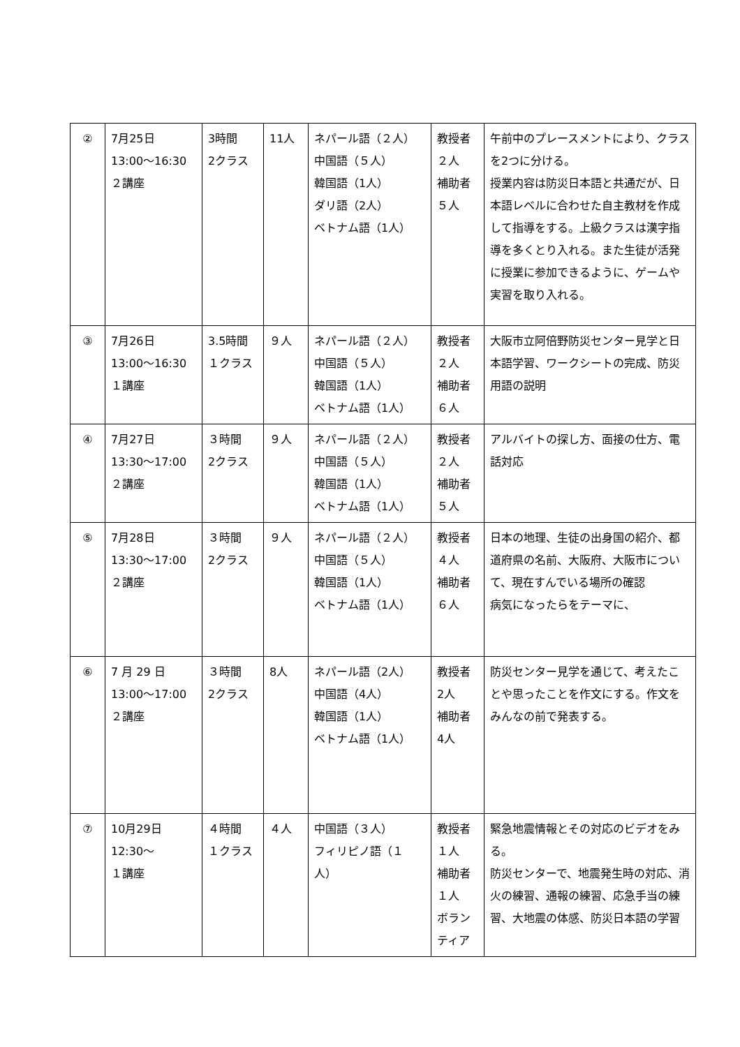| ② | 7月25日 13:00～16:30 ２講座 | 3時間 2クラス | 11人 | ネパール語（２人） 中国語（５人） 韓国語（1人） ダリ語（2人） ベトナム語（1人） | 教授者 ２人 補助者 ５人 | 午前中のプレースメントにより、クラスを2つに分ける。 授業内容は防災日本語と共通だが、日本語レベルに合わせた自主教材を作成して指導をする。上級クラスは漢字指導を多くとり入れる。また生徒が活発に授業に参加できるように、ゲームや実習を取り入れる。 |
| ③ | 7月26日 13:00～16:30 １講座 | 3.5時間 １クラス | ９人 | ネパール語（２人） 中国語（５人） 韓国語（1人） ベトナム語（1人） | 教授者 ２人 補助者 ６人 | 大阪市立阿倍野防災センター見学と日本語学習、ワークシートの完成、防災用語の説明 |
| ④ | 7月27日 13:30～17:00 ２講座 | ３時間 2クラス | ９人 | ネパール語（２人） 中国語（５人） 韓国語（1人） ベトナム語（1人） | 教授者 ２人 補助者 ５人 | アルバイトの探し方、面接の仕方、電話対応 |
| ⑤ | 7月28日 13:30～17:00 ２講座 | ３時間 2クラス | ９人 | ネパール語（２人） 中国語（５人） 韓国語（1人） ベトナム語（1人） | 教授者 ４人 補助者 ６人 | 日本の地理、生徒の出身国の紹介、都道府県の名前、大阪府、大阪市について、現在すんでいる場所の確認 病気になったらをテーマに、 |
| ⑥ | 7 月 29 日 13:00～17:00 ２講座 | ３時間 2クラス | 8人 | ネパール語（2人） 中国語（4人） 韓国語（1人） ベトナム語（1人） | 教授者 2人 補助者 4人 | 防災センター見学を通じて、考えたことや思ったことを作文にする。作文をみんなの前で発表する。 |
| ⑦ | 10月29日 12:30～ １講座 | ４時間 １クラス | ４人 | 中国語（３人） フィリピノ語（１人） | 教授者 １人 補助者 １人 ボランティア | 緊急地震情報とその対応のビデオをみる。 防災センターで、地震発生時の対応、消火の練習、通報の練習、応急手当の練習、大地震の体感、防災日本語の学習 |